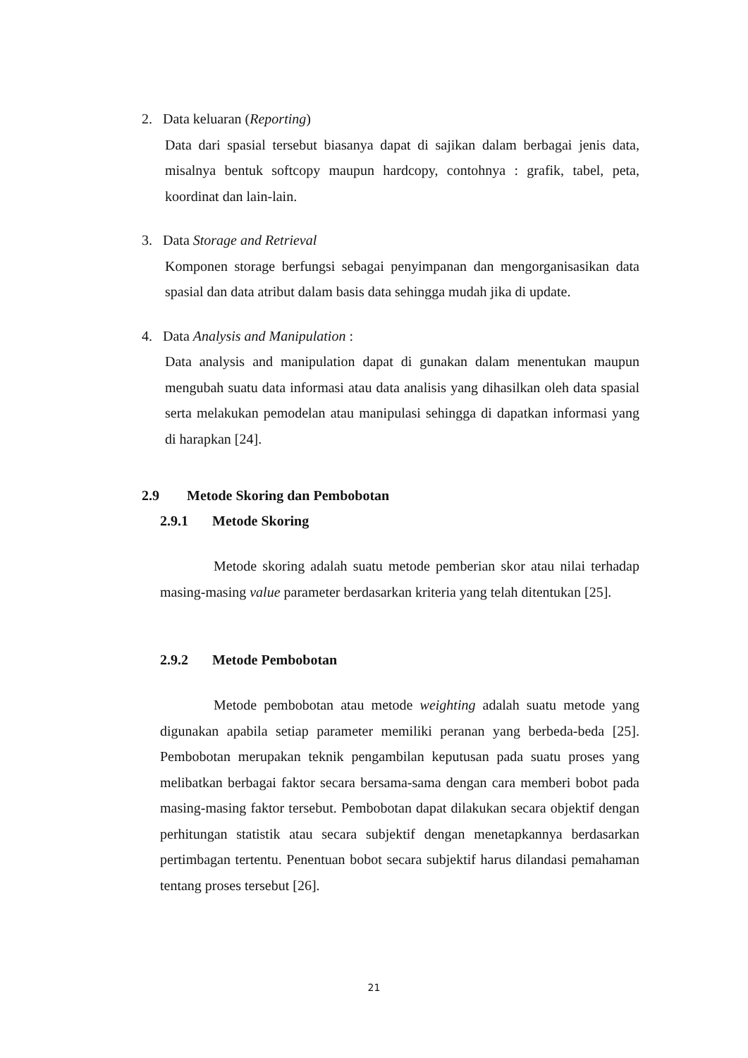2. Data keluaran (Reporting)
Data dari spasial tersebut biasanya dapat di sajikan dalam berbagai jenis data, misalnya bentuk softcopy maupun hardcopy, contohnya : grafik, tabel, peta, koordinat dan lain-lain.
3. Data Storage and Retrieval
Komponen storage berfungsi sebagai penyimpanan dan mengorganisasikan data spasial dan data atribut dalam basis data sehingga mudah jika di update.
4. Data Analysis and Manipulation :
Data analysis and manipulation dapat di gunakan dalam menentukan maupun mengubah suatu data informasi atau data analisis yang dihasilkan oleh data spasial serta melakukan pemodelan atau manipulasi sehingga di dapatkan informasi yang di harapkan [24].
2.9 Metode Skoring dan Pembobotan
2.9.1 Metode Skoring
Metode skoring adalah suatu metode pemberian skor atau nilai terhadap masing-masing value parameter berdasarkan kriteria yang telah ditentukan [25].
2.9.2 Metode Pembobotan
Metode pembobotan atau metode weighting adalah suatu metode yang digunakan apabila setiap parameter memiliki peranan yang berbeda-beda [25]. Pembobotan merupakan teknik pengambilan keputusan pada suatu proses yang melibatkan berbagai faktor secara bersama-sama dengan cara memberi bobot pada masing-masing faktor tersebut. Pembobotan dapat dilakukan secara objektif dengan perhitungan statistik atau secara subjektif dengan menetapkannya berdasarkan pertimbagan tertentu. Penentuan bobot secara subjektif harus dilandasi pemahaman tentang proses tersebut [26].
21